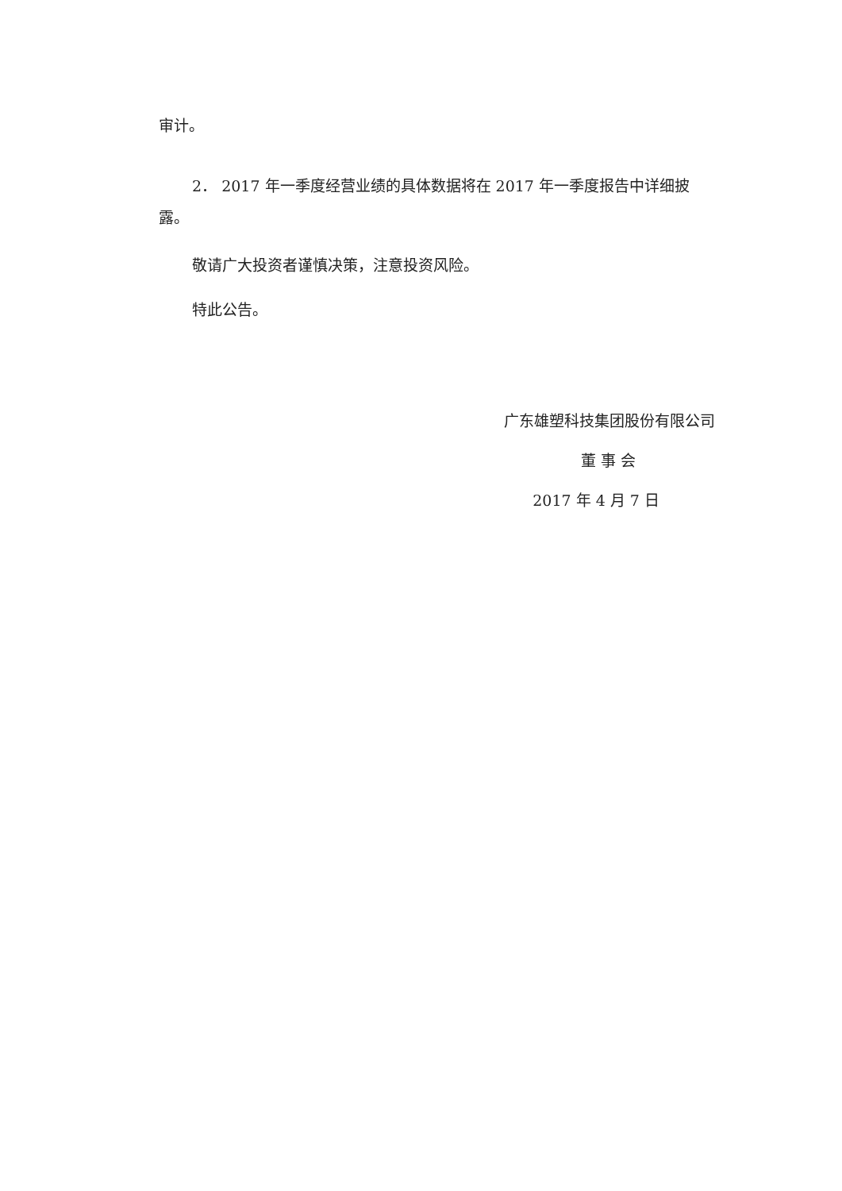审计。
2． 2017 年一季度经营业绩的具体数据将在 2017 年一季度报告中详细披露。
敬请广大投资者谨慎决策，注意投资风险。
特此公告。
广东雄塑科技集团股份有限公司
董 事 会
2017 年 4 月 7 日